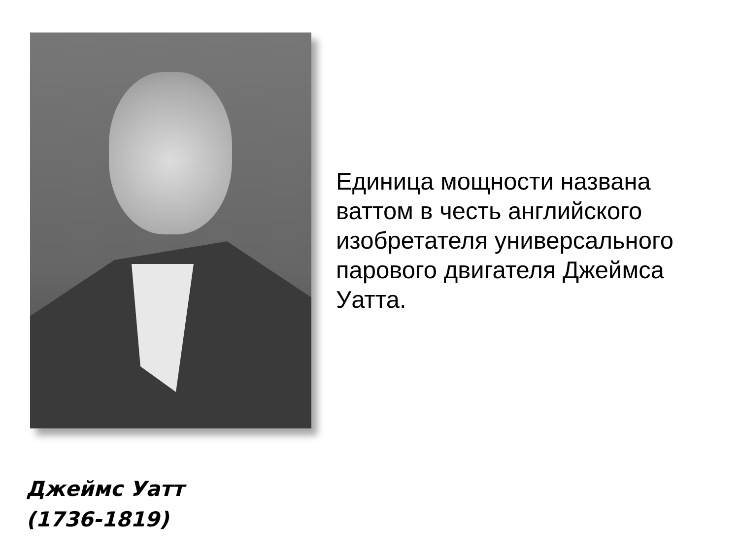Единица мощности названа ваттом в честь английского изобретателя универсального парового двигателя Джеймса Уатта.
Джеймс Уатт
(1736-1819)